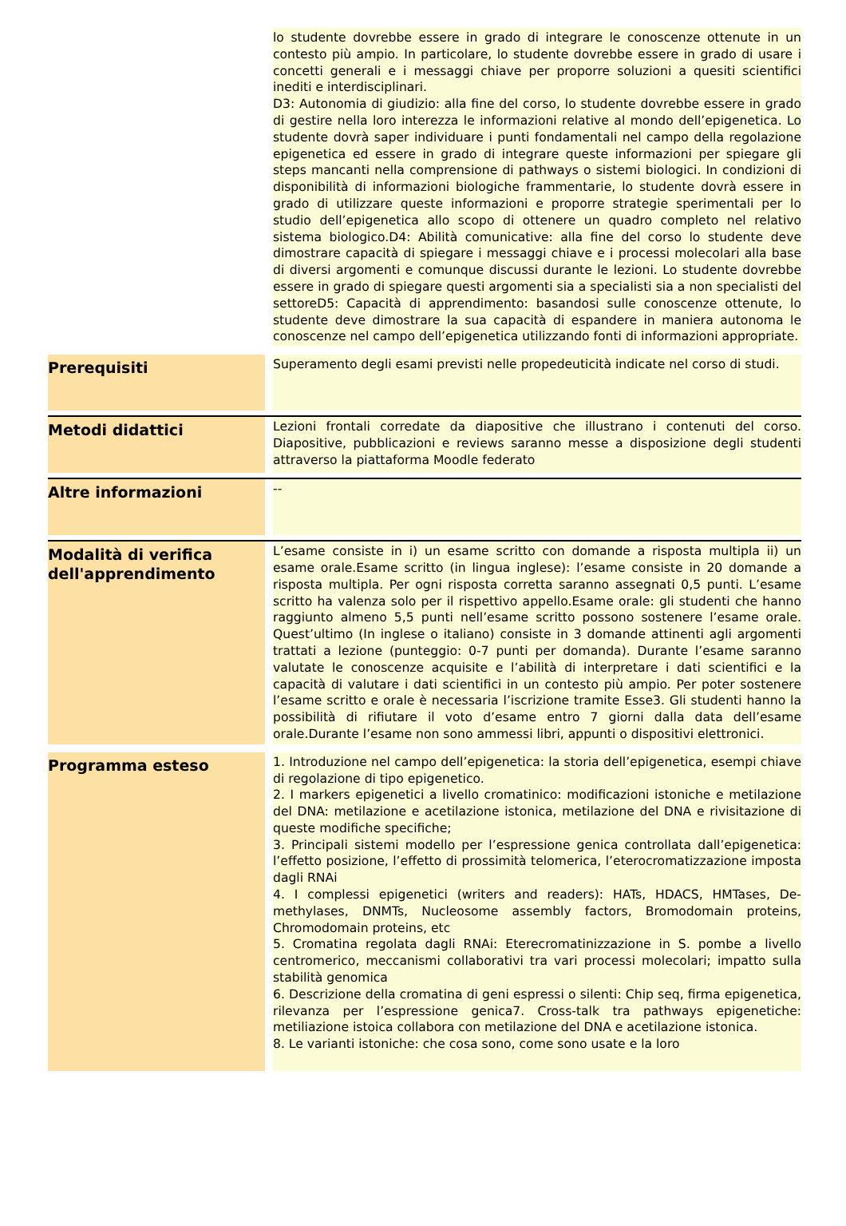| | | lo studente dovrebbe essere in grado di integrare le conoscenze ottenute in un contesto più ampio. In particolare, lo studente dovrebbe essere in grado di usare i concetti generali e i messaggi chiave per proporre soluzioni a quesiti scientifici inediti e interdisciplinari. D3: Autonomia di giudizio: alla fine del corso, lo studente dovrebbe essere in grado di gestire nella loro interezza le informazioni relative al mondo dell’epigenetica. Lo studente dovrà saper individuare i punti fondamentali nel campo della regolazione epigenetica ed essere in grado di integrare queste informazioni per spiegare gli steps mancanti nella comprensione di pathways o sistemi biologici. In condizioni di disponibilità di informazioni biologiche frammentarie, lo studente dovrà essere in grado di utilizzare queste informazioni e proporre strategie sperimentali per lo studio dell’epigenetica allo scopo di ottenere un quadro completo nel relativo sistema biologico.D4: Abilità comunicative: alla fine del corso lo studente deve dimostrare capacità di spiegare i messaggi chiave e i processi molecolari alla base di diversi argomenti e comunque discussi durante le lezioni. Lo studente dovrebbe essere in grado di spiegare questi argomenti sia a specialisti sia a non specialisti del settoreD5: Capacità di apprendimento: basandosi sulle conoscenze ottenute, lo studente deve dimostrare la sua capacità di espandere in maniera autonoma le conoscenze nel campo dell’epigenetica utilizzando fonti di informazioni appropriate. |
| Prerequisiti | | Superamento degli esami previsti nelle propedeuticità indicate nel corso di studi. |
| Metodi didattici | | Lezioni frontali corredate da diapositive che illustrano i contenuti del corso. Diapositive, pubblicazioni e reviews saranno messe a disposizione degli studenti attraverso la piattaforma Moodle federato |
| Altre informazioni | | -- |
| Modalità di verifica dell'apprendimento | | L’esame consiste in i) un esame scritto con domande a risposta multipla ii) un esame orale.Esame scritto (in lingua inglese): l’esame consiste in 20 domande a risposta multipla. Per ogni risposta corretta saranno assegnati 0,5 punti. L’esame scritto ha valenza solo per il rispettivo appello.Esame orale: gli studenti che hanno raggiunto almeno 5,5 punti nell’esame scritto possono sostenere l’esame orale. Quest’ultimo (In inglese o italiano) consiste in 3 domande attinenti agli argomenti trattati a lezione (punteggio: 0-7 punti per domanda). Durante l’esame saranno valutate le conoscenze acquisite e l’abilità di interpretare i dati scientifici e la capacità di valutare i dati scientifici in un contesto più ampio. Per poter sostenere l’esame scritto e orale è necessaria l’iscrizione tramite Esse3. Gli studenti hanno la possibilità di rifiutare il voto d’esame entro 7 giorni dalla data dell’esame orale.Durante l’esame non sono ammessi libri, appunti o dispositivi elettronici. |
| Programma esteso | | 1. Introduzione nel campo dell’epigenetica: la storia dell’epigenetica, esempi chiave di regolazione di tipo epigenetico. 2. I markers epigenetici a livello cromatinico: modificazioni istoniche e metilazione del DNA: metilazione e acetilazione istonica, metilazione del DNA e rivisitazione di queste modifiche specifiche; 3. Principali sistemi modello per l’espressione genica controllata dall’epigenetica: l’effetto posizione, l’effetto di prossimità telomerica, l’eterocromatizzazione imposta dagli RNAi 4. I complessi epigenetici (writers and readers): HATs, HDACS, HMTases, De-methylases, DNMTs, Nucleosome assembly factors, Bromodomain proteins, Chromodomain proteins, etc 5. Cromatina regolata dagli RNAi: Eterecromatinizzazione in S. pombe a livello centromerico, meccanismi collaborativi tra vari processi molecolari; impatto sulla stabilità genomica 6. Descrizione della cromatina di geni espressi o silenti: Chip seq, firma epigenetica, rilevanza per l’espressione genica7. Cross-talk tra pathways epigenetiche: metiliazione istoica collabora con metilazione del DNA e acetilazione istonica. 8. Le varianti istoniche: che cosa sono, come sono usate e la loro |